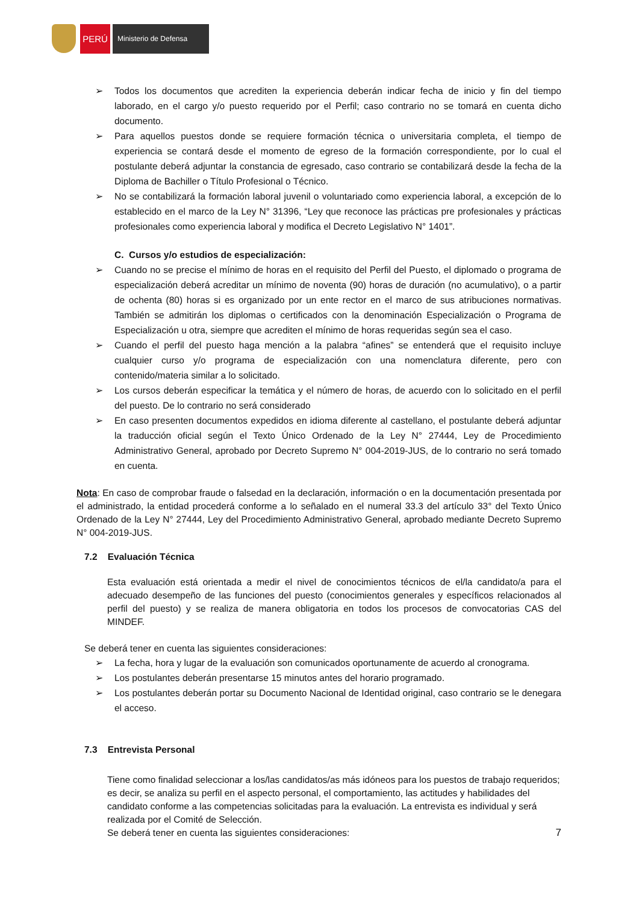PERÚ Ministerio de Defensa
➢ Todos los documentos que acrediten la experiencia deberán indicar fecha de inicio y fin del tiempo laborado, en el cargo y/o puesto requerido por el Perfil; caso contrario no se tomará en cuenta dicho documento.
➢ Para aquellos puestos donde se requiere formación técnica o universitaria completa, el tiempo de experiencia se contará desde el momento de egreso de la formación correspondiente, por lo cual el postulante deberá adjuntar la constancia de egresado, caso contrario se contabilizará desde la fecha de la Diploma de Bachiller o Título Profesional o Técnico.
➢ No se contabilizará la formación laboral juvenil o voluntariado como experiencia laboral, a excepción de lo establecido en el marco de la Ley N° 31396, “Ley que reconoce las prácticas pre profesionales y prácticas profesionales como experiencia laboral y modifica el Decreto Legislativo N° 1401”.
C. Cursos y/o estudios de especialización:
➢ Cuando no se precise el mínimo de horas en el requisito del Perfil del Puesto, el diplomado o programa de especialización deberá acreditar un mínimo de noventa (90) horas de duración (no acumulativo), o a partir de ochenta (80) horas si es organizado por un ente rector en el marco de sus atribuciones normativas. También se admitirán los diplomas o certificados con la denominación Especialización o Programa de Especialización u otra, siempre que acrediten el mínimo de horas requeridas según sea el caso.
➢ Cuando el perfil del puesto haga mención a la palabra “afines” se entenderá que el requisito incluye cualquier curso y/o programa de especialización con una nomenclatura diferente, pero con contenido/materia similar a lo solicitado.
➢ Los cursos deberán especificar la temática y el número de horas, de acuerdo con lo solicitado en el perfil del puesto. De lo contrario no será considerado
➢ En caso presenten documentos expedidos en idioma diferente al castellano, el postulante deberá adjuntar la traducción oficial según el Texto Único Ordenado de la Ley N° 27444, Ley de Procedimiento Administrativo General, aprobado por Decreto Supremo N° 004-2019-JUS, de lo contrario no será tomado en cuenta.
Nota: En caso de comprobar fraude o falsedad en la declaración, información o en la documentación presentada por el administrado, la entidad procederá conforme a lo señalado en el numeral 33.3 del artículo 33° del Texto Único Ordenado de la Ley N° 27444, Ley del Procedimiento Administrativo General, aprobado mediante Decreto Supremo N° 004-2019-JUS.
7.2 Evaluación Técnica
Esta evaluación está orientada a medir el nivel de conocimientos técnicos de el/la candidato/a para el adecuado desempeño de las funciones del puesto (conocimientos generales y específicos relacionados al perfil del puesto) y se realiza de manera obligatoria en todos los procesos de convocatorias CAS del MINDEF.
Se deberá tener en cuenta las siguientes consideraciones:
➢ La fecha, hora y lugar de la evaluación son comunicados oportunamente de acuerdo al cronograma.
➢ Los postulantes deberán presentarse 15 minutos antes del horario programado.
➢ Los postulantes deberán portar su Documento Nacional de Identidad original, caso contrario se le denegara el acceso.
7.3 Entrevista Personal
Tiene como finalidad seleccionar a los/las candidatos/as más idóneos para los puestos de trabajo requeridos; es decir, se analiza su perfil en el aspecto personal, el comportamiento, las actitudes y habilidades del candidato conforme a las competencias solicitadas para la evaluación. La entrevista es individual y será realizada por el Comité de Selección.
Se deberá tener en cuenta las siguientes consideraciones: 7